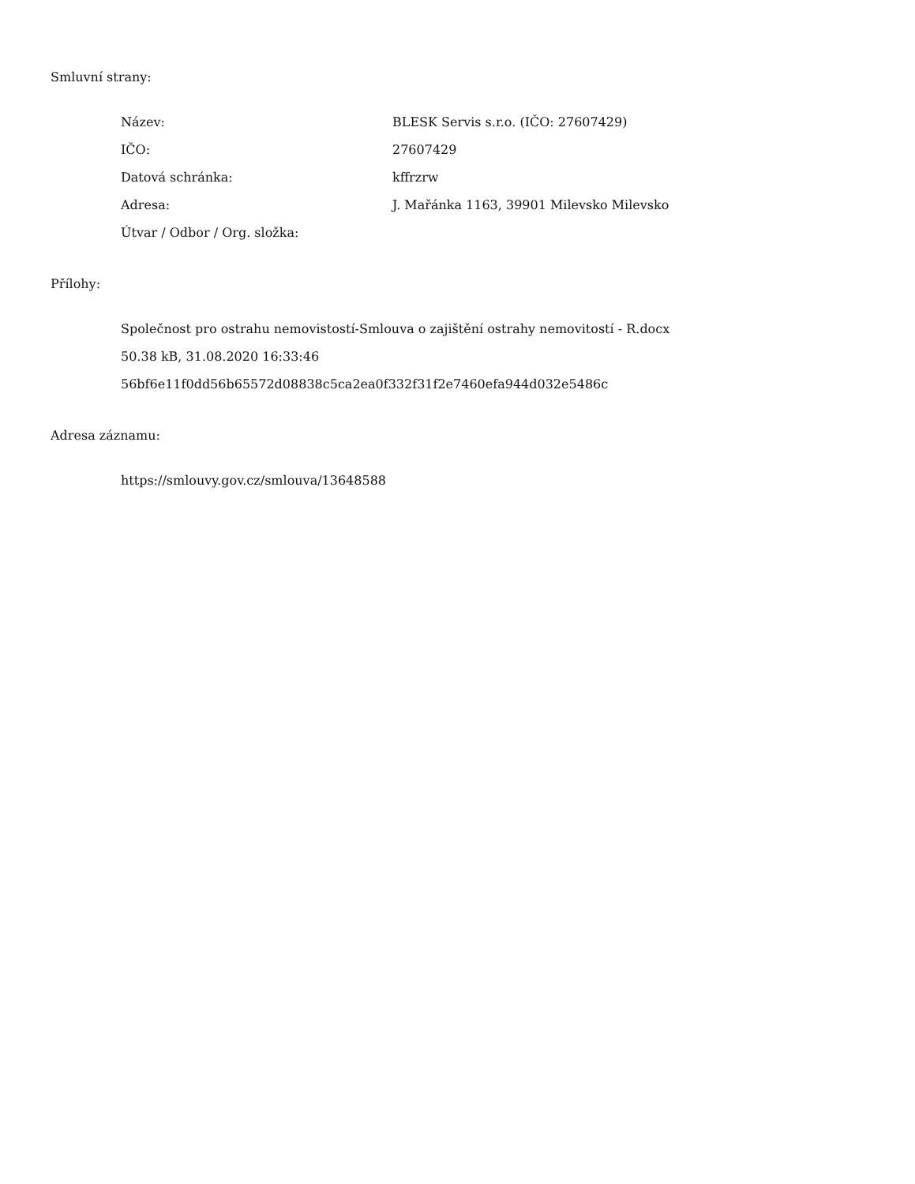Smluvní strany:
| Název: | BLESK Servis s.r.o. (IČO: 27607429) |
| IČO: | 27607429 |
| Datová schránka: | kffrzrw |
| Adresa: | J. Mařánka 1163, 39901 Milevsko Milevsko |
| Útvar / Odbor / Org. složka: | |
Přílohy:
Společnost pro ostrahu nemovistostí-Smlouva o zajištění ostrahy nemovitostí - R.docx
50.38 kB, 31.08.2020 16:33:46
56bf6e11f0dd56b65572d08838c5ca2ea0f332f31f2e7460efa944d032e5486c
Adresa záznamu:
https://smlouvy.gov.cz/smlouva/13648588